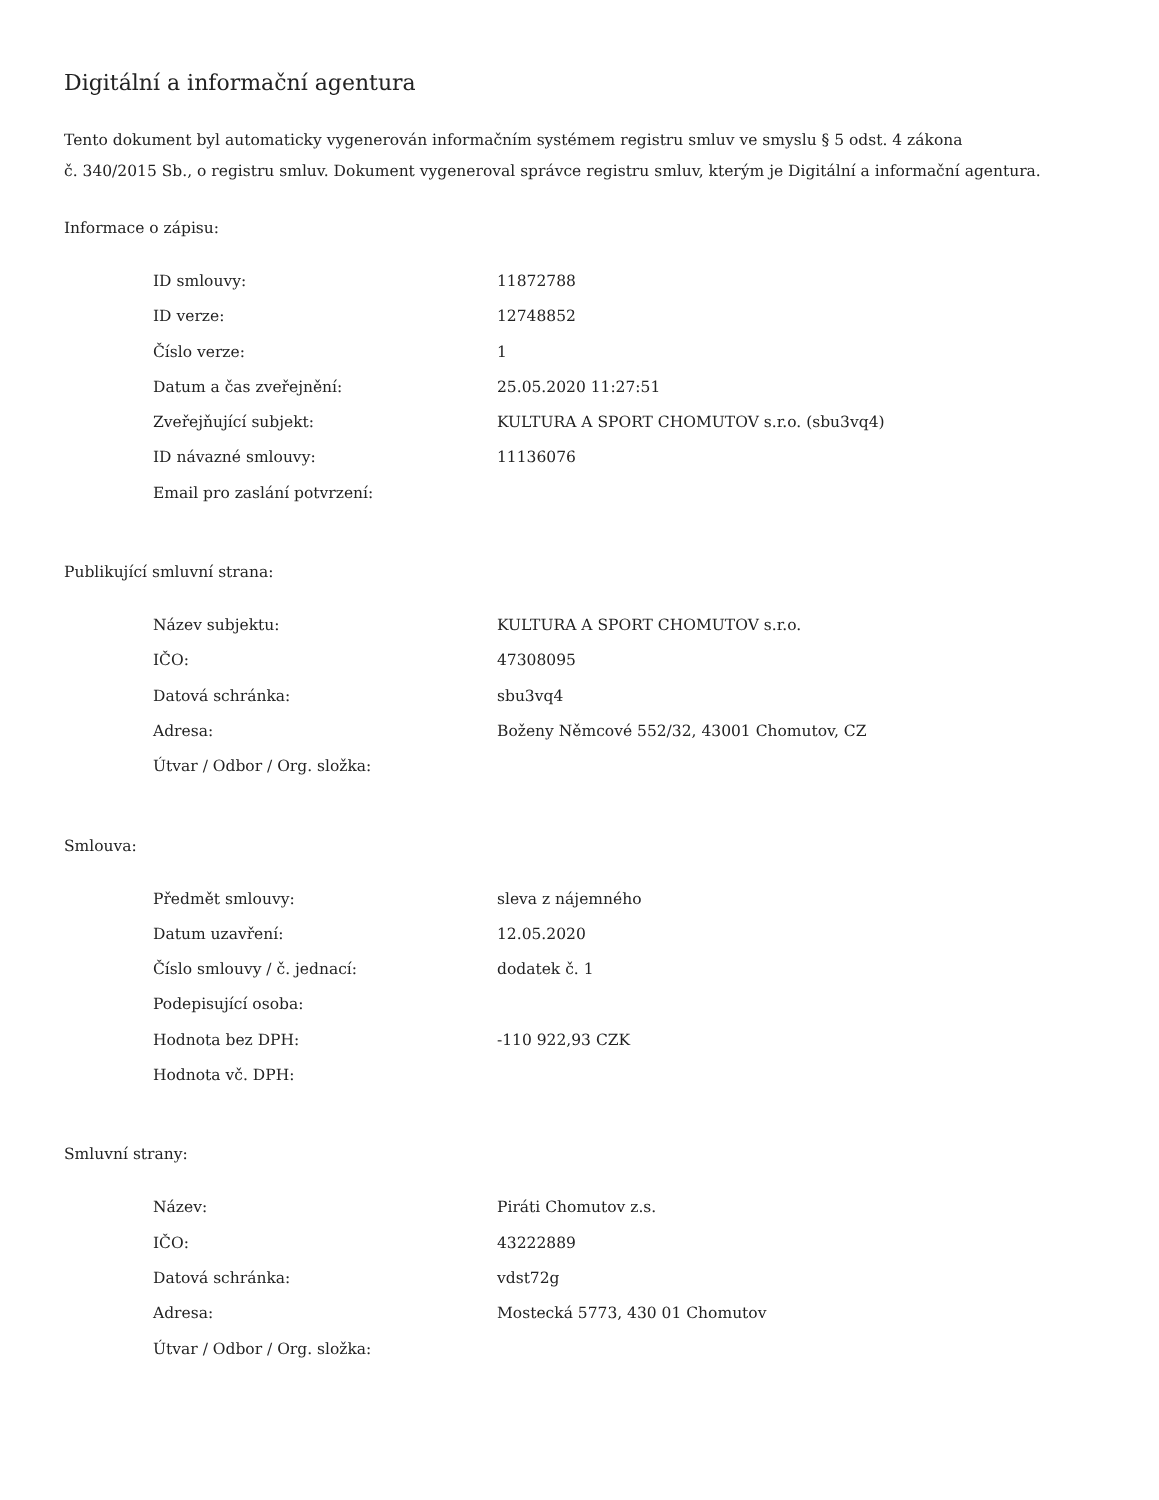Digitální a informační agentura
Tento dokument byl automaticky vygenerován informačním systémem registru smluv ve smyslu § 5 odst. 4 zákona
č. 340/2015 Sb., o registru smluv. Dokument vygeneroval správce registru smluv, kterým je Digitální a informační agentura.
Informace o zápisu:
| ID smlouvy: | 11872788 |
| ID verze: | 12748852 |
| Číslo verze: | 1 |
| Datum a čas zveřejnění: | 25.05.2020 11:27:51 |
| Zveřejňující subjekt: | KULTURA A SPORT CHOMUTOV s.r.o. (sbu3vq4) |
| ID návazné smlouvy: | 11136076 |
| Email pro zaslání potvrzení: | |
Publikující smluvní strana:
| Název subjektu: | KULTURA A SPORT CHOMUTOV s.r.o. |
| IČO: | 47308095 |
| Datová schránka: | sbu3vq4 |
| Adresa: | Boženy Němcové 552/32, 43001 Chomutov, CZ |
| Útvar / Odbor / Org. složka: | |
Smlouva:
| Předmět smlouvy: | sleva z nájemného |
| Datum uzavření: | 12.05.2020 |
| Číslo smlouvy / č. jednací: | dodatek č. 1 |
| Podepisující osoba: | |
| Hodnota bez DPH: | -110 922,93 CZK |
| Hodnota vč. DPH: | |
Smluvní strany:
| Název: | Piráti Chomutov z.s. |
| IČO: | 43222889 |
| Datová schránka: | vdst72g |
| Adresa: | Mostecká 5773, 430 01 Chomutov |
| Útvar / Odbor / Org. složka: | |